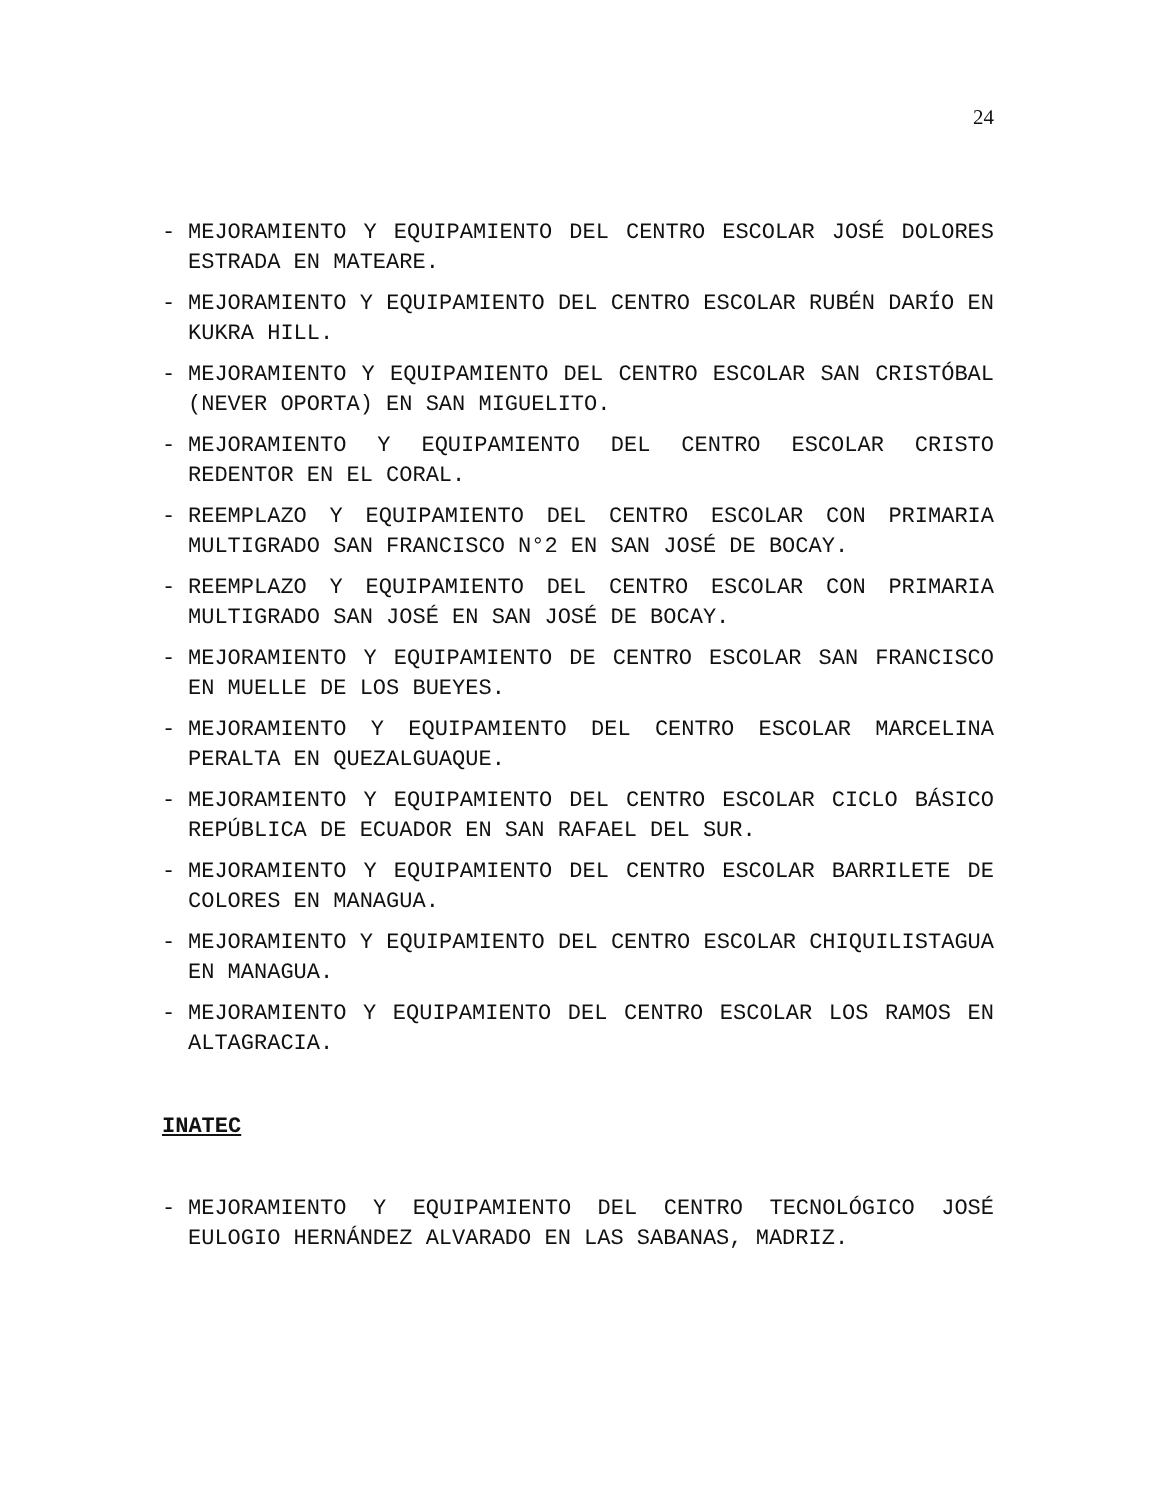24
- MEJORAMIENTO Y EQUIPAMIENTO DEL CENTRO ESCOLAR JOSÉ DOLORES ESTRADA EN MATEARE.
- MEJORAMIENTO Y EQUIPAMIENTO DEL CENTRO ESCOLAR RUBÉN DARÍO EN KUKRA HILL.
- MEJORAMIENTO Y EQUIPAMIENTO DEL CENTRO ESCOLAR SAN CRISTÓBAL (NEVER OPORTA) EN SAN MIGUELITO.
- MEJORAMIENTO Y EQUIPAMIENTO DEL CENTRO ESCOLAR CRISTO REDENTOR EN EL CORAL.
- REEMPLAZO Y EQUIPAMIENTO DEL CENTRO ESCOLAR CON PRIMARIA MULTIGRADO SAN FRANCISCO N°2 EN SAN JOSÉ DE BOCAY.
- REEMPLAZO Y EQUIPAMIENTO DEL CENTRO ESCOLAR CON PRIMARIA MULTIGRADO SAN JOSÉ EN SAN JOSÉ DE BOCAY.
- MEJORAMIENTO Y EQUIPAMIENTO DE CENTRO ESCOLAR SAN FRANCISCO EN MUELLE DE LOS BUEYES.
- MEJORAMIENTO Y EQUIPAMIENTO DEL CENTRO ESCOLAR MARCELINA PERALTA EN QUEZALGUAQUE.
- MEJORAMIENTO Y EQUIPAMIENTO DEL CENTRO ESCOLAR CICLO BÁSICO REPÚBLICA DE ECUADOR EN SAN RAFAEL DEL SUR.
- MEJORAMIENTO Y EQUIPAMIENTO DEL CENTRO ESCOLAR BARRILETE DE COLORES EN MANAGUA.
- MEJORAMIENTO Y EQUIPAMIENTO DEL CENTRO ESCOLAR CHIQUILISTAGUA EN MANAGUA.
- MEJORAMIENTO Y EQUIPAMIENTO DEL CENTRO ESCOLAR LOS RAMOS EN ALTAGRACIA.
INATEC
- MEJORAMIENTO Y EQUIPAMIENTO DEL CENTRO TECNOLÓGICO JOSÉ EULOGIO HERNÁNDEZ ALVARADO EN LAS SABANAS, MADRIZ.